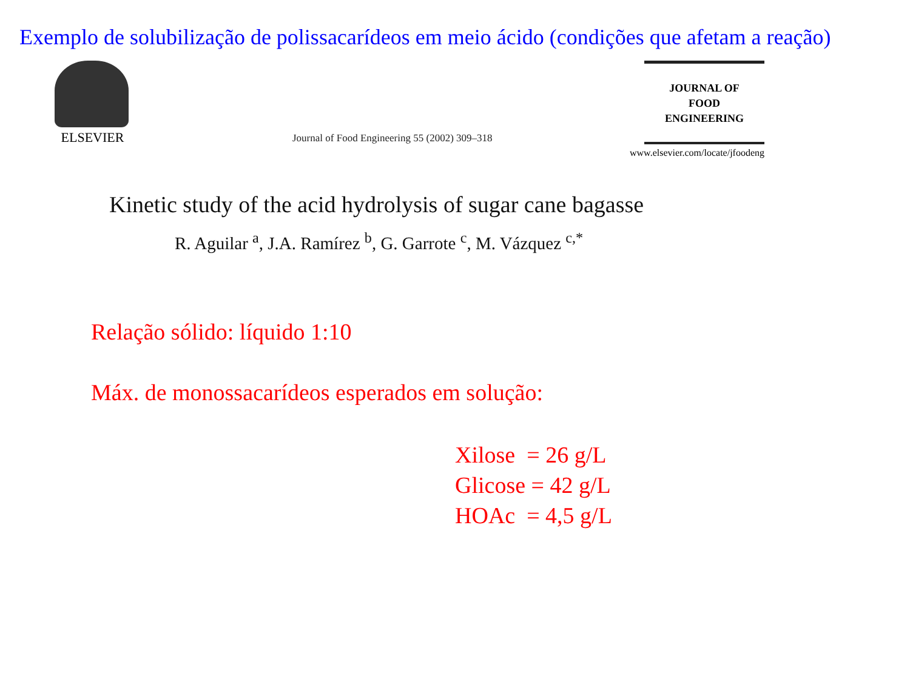Exemplo de solubilização de polissacarídeos em meio ácido (condições que afetam a reação)
ELSEVIER
Journal of Food Engineering 55 (2002) 309–318
JOURNAL OF
FOOD
ENGINEERING
www.elsevier.com/locate/jfoodeng
Kinetic study of the acid hydrolysis of sugar cane bagasse
R. Aguilar <sup>a</sup>, J.A. Ramírez <sup>b</sup>, G. Garrote <sup>c</sup>, M. Vázquez <sup>c,*</sup>
Relação sólido: líquido 1:10
Máx. de monossacarídeos esperados em solução:
Xilose = 26 g/L
Glicose = 42 g/L
HOAc = 4,5 g/L